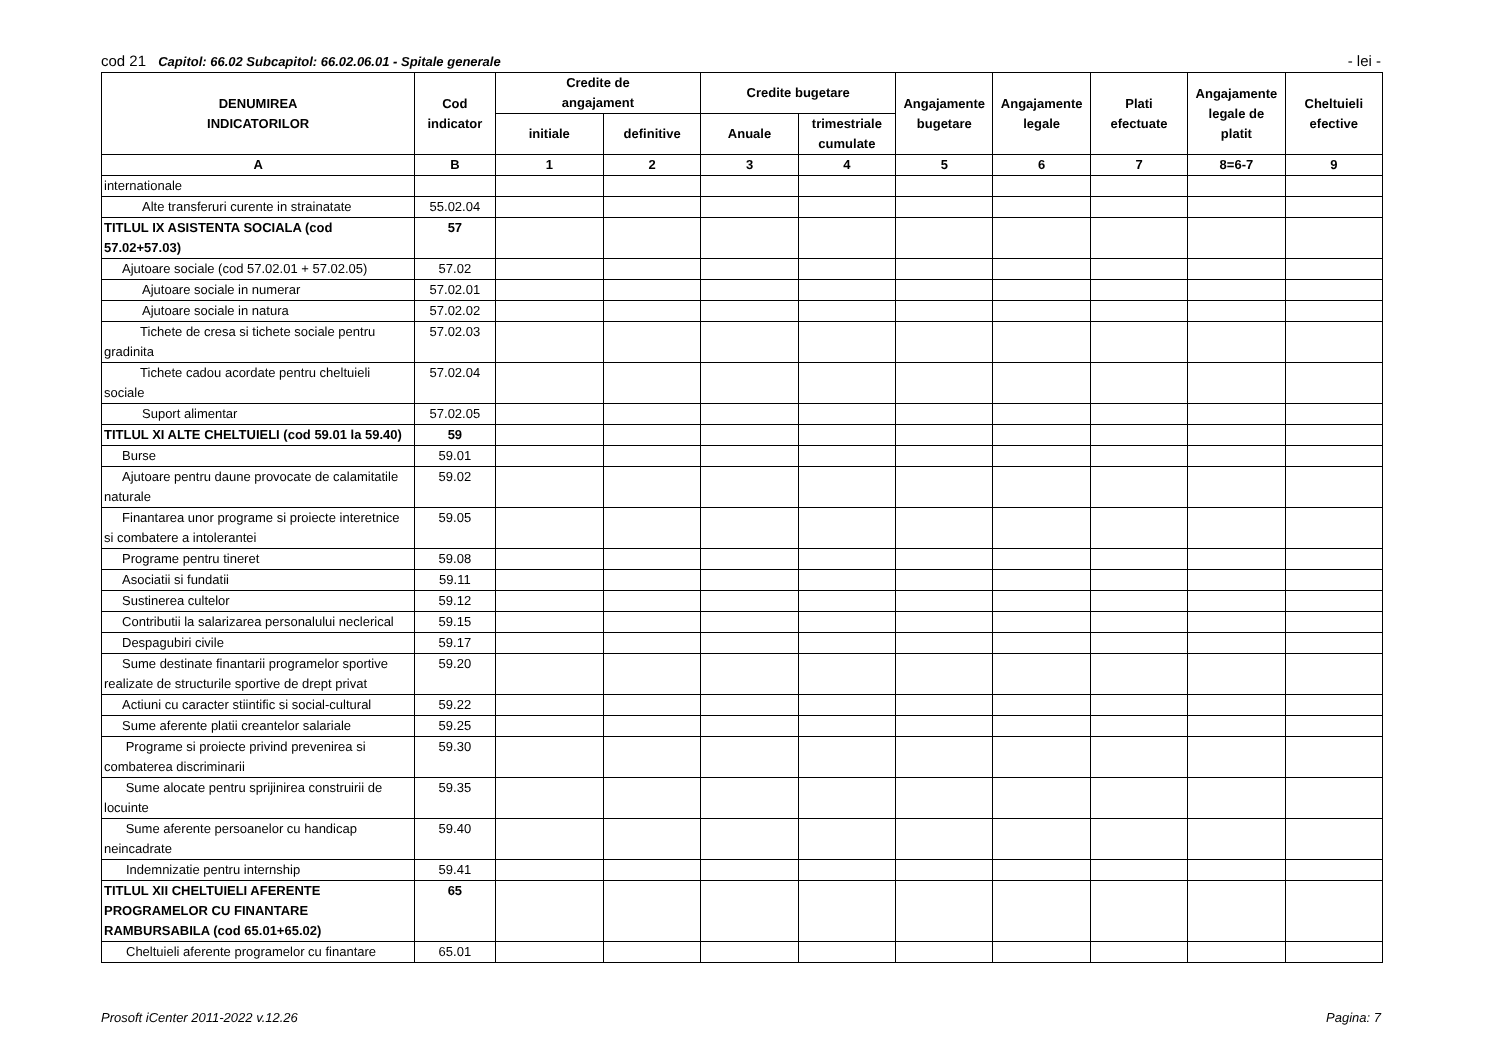cod 21 Capitol: 66.02 Subcapitol: 66.02.06.01 - Spitale generale - lei -
| DENUMIREA INDICATORILOR | Cod indicator | Credite de angajament | | Credite bugetare | | Angajamente bugetare | Angajamente legale | Plati efectuate | Angajamente legale de platit | Cheltuieli efective |
| --- | --- | --- | --- | --- | --- | --- | --- | --- | --- | --- |
| | | initiale | definitive | Anuale | trimestriale cumulate | | | | | |
| A | B | 1 | 2 | 3 | 4 | 5 | 6 | 7 | 8=6-7 | 9 |
| internationale | | | | | | | | | | |
| Alte transferuri curente in strainatate | 55.02.04 | | | | | | | | | |
| TITLUL IX ASISTENTA SOCIALA (cod 57.02+57.03) | 57 | | | | | | | | | |
| Ajutoare sociale (cod 57.02.01 + 57.02.05) | 57.02 | | | | | | | | | |
| Ajutoare sociale in numerar | 57.02.01 | | | | | | | | | |
| Ajutoare sociale in natura | 57.02.02 | | | | | | | | | |
| Tichete de cresa si tichete sociale pentru gradinita | 57.02.03 | | | | | | | | | |
| Tichete cadou acordate pentru cheltuieli sociale | 57.02.04 | | | | | | | | | |
| Suport alimentar | 57.02.05 | | | | | | | | | |
| TITLUL XI ALTE CHELTUIELI (cod 59.01 la 59.40) | 59 | | | | | | | | | |
| Burse | 59.01 | | | | | | | | | |
| Ajutoare pentru daune provocate de calamitatile naturale | 59.02 | | | | | | | | | |
| Finantarea unor programe si proiecte interetnice si combatere a intolerantei | 59.05 | | | | | | | | | |
| Programe pentru tineret | 59.08 | | | | | | | | | |
| Asociatii si fundatii | 59.11 | | | | | | | | | |
| Sustinerea cultelor | 59.12 | | | | | | | | | |
| Contributii la salarizarea personalului neclerical | 59.15 | | | | | | | | | |
| Despagubiri civile | 59.17 | | | | | | | | | |
| Sume destinate finantarii programelor sportive realizate de structurile sportive de drept privat | 59.20 | | | | | | | | | |
| Actiuni cu caracter stiintific si social-cultural | 59.22 | | | | | | | | | |
| Sume aferente platii creantelor salariale | 59.25 | | | | | | | | | |
| Programe si proiecte privind prevenirea si combaterea discriminarii | 59.30 | | | | | | | | | |
| Sume alocate pentru sprijinirea construirii de locuinte | 59.35 | | | | | | | | | |
| Sume aferente persoanelor cu handicap neincadrate | 59.40 | | | | | | | | | |
| Indemnizatie pentru internship | 59.41 | | | | | | | | | |
| TITLUL XII CHELTUIELI AFERENTE PROGRAMELOR CU FINANTARE RAMBURSABILA (cod 65.01+65.02) | 65 | | | | | | | | | |
| Cheltuieli aferente programelor cu finantare | 65.01 | | | | | | | | | |
Prosoft iCenter 2011-2022 v.12.26 Pagina: 7